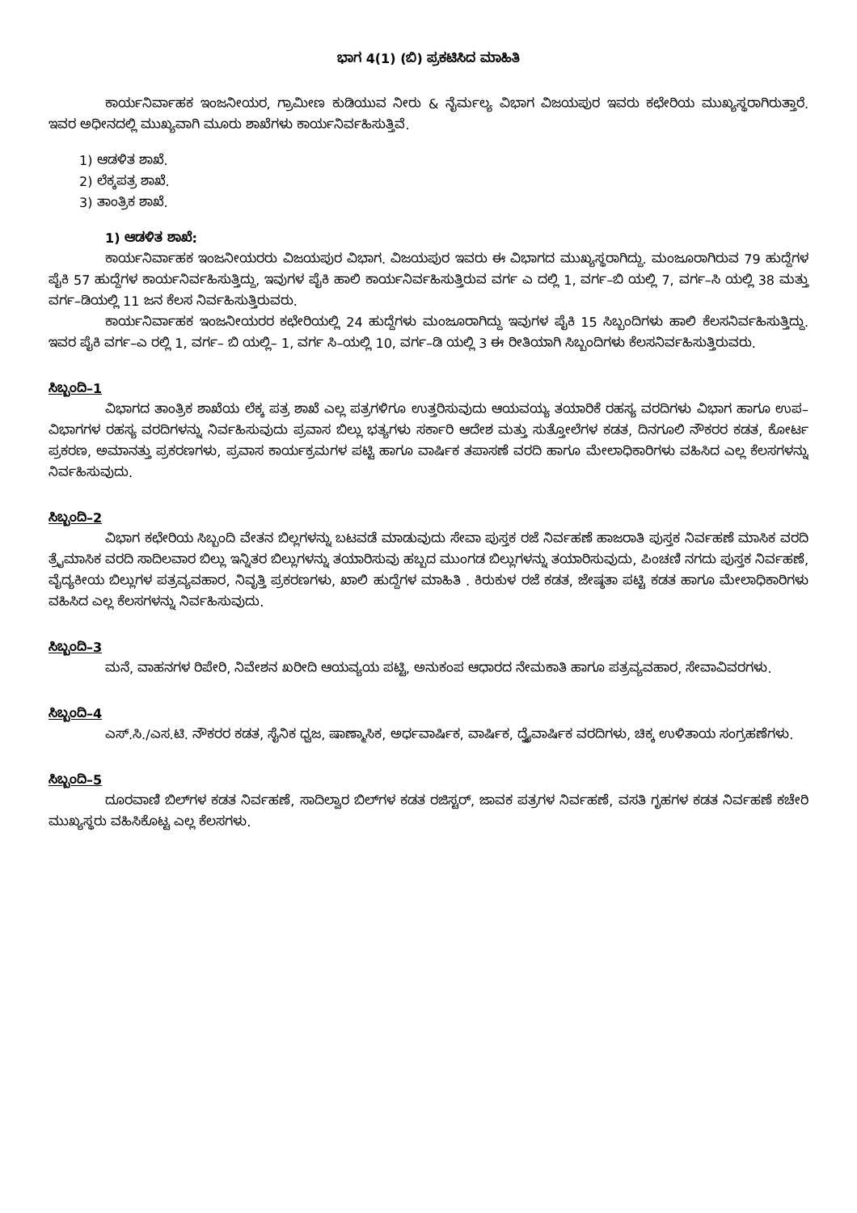ಭಾಗ 4(1) (ಬಿ) ಪ್ರಕಟಿಸಿದ ಮಾಹಿತಿ
ಕಾರ್ಯನಿರ್ವಾಹಕ ಇಂಜನೀಯರ, ಗ್ರಾಮೀಣ ಕುಡಿಯುವ ನೀರು & ನೈರ್ಮಲ್ಯ ವಿಭಾಗ ವಿಜಯಪುರ ಇವರು ಕಛೇರಿಯ ಮುಖ್ಯಸ್ಥರಾಗಿರುತ್ತಾರೆ. ಇವರ ಅಧೀನದಲ್ಲಿ ಮುಖ್ಯವಾಗಿ ಮೂರು ಶಾಖೆಗಳು ಕಾರ್ಯನಿರ್ವಹಿಸುತ್ತಿವೆ.
1) ಆಡಳಿತ ಶಾಖೆ.
2) ಲೆಕ್ಕಪತ್ರ ಶಾಖೆ.
3) ತಾಂತ್ರಿಕ ಶಾಖೆ.
1) ಆಡಳಿತ ಶಾಖೆ:
ಕಾರ್ಯನಿರ್ವಾಹಕ ಇಂಜನೀಯರರು ವಿಜಯಪುರ ವಿಭಾಗ. ವಿಜಯಪುರ ಇವರು ಈ ವಿಭಾಗದ ಮುಖ್ಯಸ್ಥರಾಗಿದ್ದು. ಮಂಜೂರಾಗಿರುವ 79 ಹುದ್ದೆಗಳ ಪೈಕಿ 57 ಹುದ್ದೆಗಳ ಕಾರ್ಯನಿರ್ವಹಿಸುತ್ತಿದ್ದು, ಇವುಗಳ ಪೈಕಿ ಹಾಲಿ ಕಾರ್ಯನಿರ್ವಹಿಸುತ್ತಿರುವ ವರ್ಗ ಎ ದಲ್ಲಿ 1, ವರ್ಗ–ಬಿ ಯಲ್ಲಿ 7, ವರ್ಗ–ಸಿ ಯಲ್ಲಿ 38 ಮತ್ತು ವರ್ಗ–ಡಿಯಲ್ಲಿ 11 ಜನ ಕೆಲಸ ನಿರ್ವಹಿಸುತ್ತಿರುವರು.
ಕಾರ್ಯನಿರ್ವಾಹಕ ಇಂಜನೀಯರರ ಕಛೇರಿಯಲ್ಲಿ 24 ಹುದ್ದೆಗಳು ಮಂಜೂರಾಗಿದ್ದು ಇವುಗಳ ಪೈಕಿ 15 ಸಿಬ್ಬಂದಿಗಳು ಹಾಲಿ ಕೆಲಸನಿರ್ವಹಿಸುತ್ತಿದ್ದು. ಇವರ ಪೈಕಿ ವರ್ಗ–ಎ ರಲ್ಲಿ 1, ವರ್ಗ– ಬಿ ಯಲ್ಲಿ– 1, ವರ್ಗ ಸಿ–ಯಲ್ಲಿ 10, ವರ್ಗ–ಡಿ ಯಲ್ಲಿ 3 ಈ ರೀತಿಯಾಗಿ ಸಿಬ್ಬಂದಿಗಳು ಕೆಲಸನಿರ್ವಹಿಸುತ್ತಿರುವರು.
ಸಿಬ್ಬಂದಿ–1
ವಿಭಾಗದ ತಾಂತ್ರಿಕ ಶಾಖೆಯ ಲೆಕ್ಕ ಪತ್ರ ಶಾಖೆ ಎಲ್ಲ ಪತ್ರಗಳಿಗೂ ಉತ್ತರಿಸುವುದು ಆಯವಯ್ಯ ತಯಾರಿಕೆ ರಹಸ್ಯ ವರದಿಗಳು ವಿಭಾಗ ಹಾಗೂ ಉಪ–ವಿಭಾಗಗಳ ರಹಸ್ಯ ವರದಿಗಳನ್ನು ನಿರ್ವಹಿಸುವುದು ಪ್ರವಾಸ ಬಿಲ್ಲು ಭತ್ಯಗಳು ಸರ್ಕಾರಿ ಆದೇಶ ಮತ್ತು ಸುತ್ತೋಲೆಗಳ ಕಡತ, ದಿನಗೂಲಿ ನೌಕರರ ಕಡತ, ಕೋರ್ಟ ಪ್ರಕರಣ, ಅಮಾನತ್ತು ಪ್ರಕರಣಗಳು, ಪ್ರವಾಸ ಕಾರ್ಯಕ್ರಮಗಳ ಪಟ್ಟಿ ಹಾಗೂ ವಾರ್ಷಿಕ ತಪಾಸಣೆ ವರದಿ ಹಾಗೂ ಮೇಲಾಧಿಕಾರಿಗಳು ವಹಿಸಿದ ಎಲ್ಲ ಕೆಲಸಗಳನ್ನು ನಿರ್ವಹಿಸುವುದು.
ಸಿಬ್ಬಂದಿ–2
ವಿಭಾಗ ಕಛೇರಿಯ ಸಿಬ್ಬಂದಿ ವೇತನ ಬಿಲ್ಲಗಳನ್ನು ಬಟವಡೆ ಮಾಡುವುದು ಸೇವಾ ಪುಸ್ತಕ ರಜೆ ನಿರ್ವಹಣೆ ಹಾಜರಾತಿ ಪುಸ್ತಕ ನಿರ್ವಹಣೆ ಮಾಸಿಕ ವರದಿ ತ್ರೈಮಾಸಿಕ ವರದಿ ಸಾದಿಲವಾರ ಬಿಲ್ಲು ಇನ್ನಿತರ ಬಿಲ್ಲುಗಳನ್ನು ತಯಾರಿಸುವು ಹಬ್ಬದ ಮುಂಗಡ ಬಿಲ್ಲುಗಳನ್ನು ತಯಾರಿಸುವುದು, ಪಿಂಚಣಿ ನಗದು ಪುಸ್ತಕ ನಿರ್ವಹಣೆ, ವೈದ್ಯಕೀಯ ಬಿಲ್ಲುಗಳ ಪತ್ರವ್ಯವಹಾರ, ನಿವೃತ್ತಿ ಪ್ರಕರಣಗಳು, ಖಾಲಿ ಹುದ್ದೆಗಳ ಮಾಹಿತಿ . ಕಿರುಕುಳ ರಜೆ ಕಡತ, ಜೇಷ್ಠತಾ ಪಟ್ಟಿ ಕಡತ ಹಾಗೂ ಮೇಲಾಧಿಕಾರಿಗಳು ವಹಿಸಿದ ಎಲ್ಲ ಕೆಲಸಗಳನ್ನು ನಿರ್ವಹಿಸುವುದು.
ಸಿಬ್ಬಂದಿ–3
ಮನೆ, ವಾಹನಗಳ ರಿಪೇರಿ, ನಿವೇಶನ ಖರೀದಿ ಆಯವ್ಯಯ ಪಟ್ಟಿ, ಅನುಕಂಪ ಆಧಾರದ ನೇಮಕಾತಿ ಹಾಗೂ ಪತ್ರವ್ಯವಹಾರ, ಸೇವಾವಿವರಗಳು.
ಸಿಬ್ಬಂದಿ–4
ಎಸ್.ಸಿ./ಎಸ.ಟಿ. ನೌಕರರ ಕಡತ, ಸೈನಿಕ ಧ್ವಜ, ಷಾಣ್ಮಾಸಿಕ, ಅರ್ಧವಾರ್ಷಿಕ, ವಾರ್ಷಿಕ, ದ್ವೈವಾರ್ಷಿಕ ವರದಿಗಳು, ಚಿಕ್ಕ ಉಳಿತಾಯ ಸಂಗ್ರಹಣೆಗಳು.
ಸಿಬ್ಬಂದಿ–5
ದೂರವಾಣಿ ಬಿಲ್‌ಗಳ ಕಡತ ನಿರ್ವಹಣೆ, ಸಾದಿಲ್ವಾರ ಬಿಲ್‌ಗಳ ಕಡತ ರಜಿಸ್ಟರ್, ಜಾವಕ ಪತ್ರಗಳ ನಿರ್ವಹಣೆ, ವಸತಿ ಗೃಹಗಳ ಕಡತ ನಿರ್ವಹಣೆ ಕಚೇರಿ ಮುಖ್ಯಸ್ಥರು ವಹಿಸಿಕೊಟ್ಟ ಎಲ್ಲ ಕೆಲಸಗಳು.